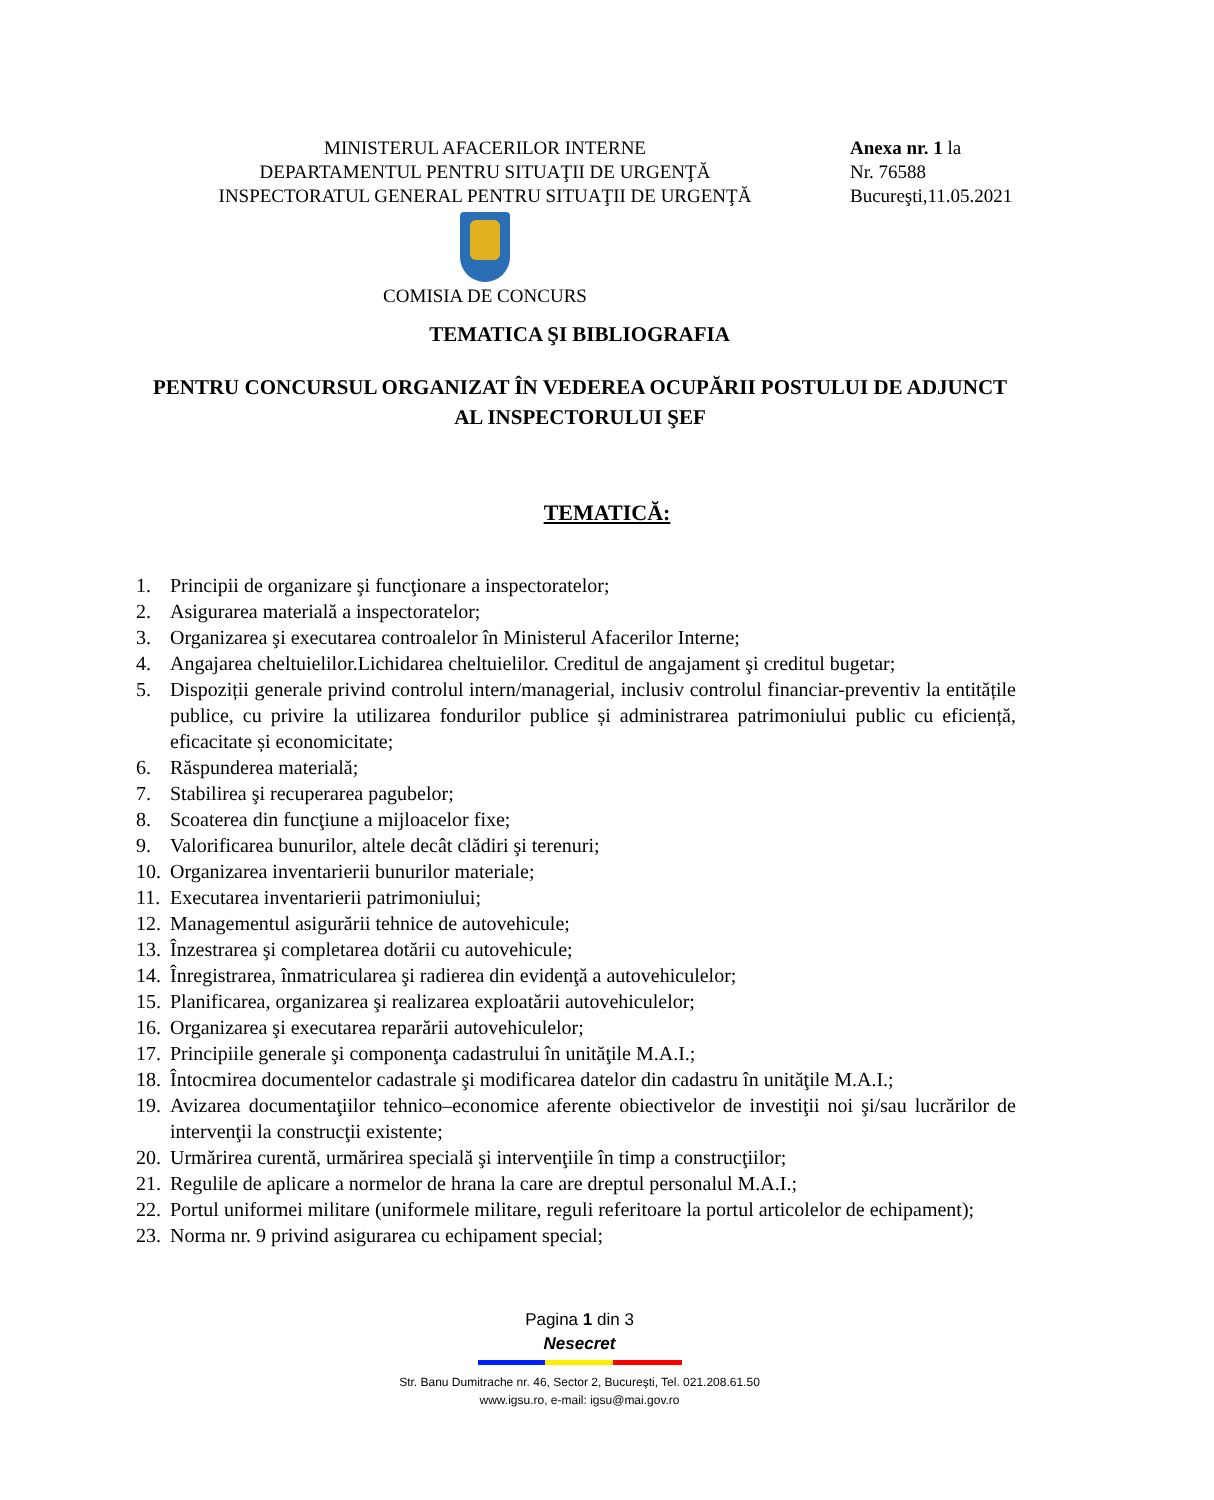MINISTERUL AFACERILOR INTERNE
DEPARTAMENTUL PENTRU SITUAŢII DE URGENŢĂ
INSPECTORATUL GENERAL PENTRU SITUAŢII DE URGENŢĂ
COMISIA DE CONCURS
Anexa nr. 1 la
Nr. 76588
Bucureşti,11.05.2021
TEMATICA ŞI BIBLIOGRAFIA
PENTRU CONCURSUL ORGANIZAT ÎN VEDEREA OCUPĂRII POSTULUI DE ADJUNCT AL INSPECTORULUI ŞEF
TEMATICĂ:
1. Principii de organizare şi funcţionare a inspectoratelor;
2. Asigurarea materială a inspectoratelor;
3. Organizarea şi executarea controalelor în Ministerul Afacerilor Interne;
4. Angajarea cheltuielilor.Lichidarea cheltuielilor. Creditul de angajament şi creditul bugetar;
5. Dispoziții generale privind controlul intern/managerial, inclusiv controlul financiar-preventiv la entitățile publice, cu privire la utilizarea fondurilor publice și administrarea patrimoniului public cu eficiență, eficacitate și economicitate;
6. Răspunderea materială;
7. Stabilirea şi recuperarea pagubelor;
8. Scoaterea din funcţiune a mijloacelor fixe;
9. Valorificarea bunurilor, altele decât clădiri şi terenuri;
10. Organizarea inventarierii bunurilor materiale;
11. Executarea inventarierii patrimoniului;
12. Managementul asigurării tehnice de autovehicule;
13. Înzestrarea şi completarea dotării cu autovehicule;
14. Înregistrarea, înmatricularea şi radierea din evidenţă a autovehiculelor;
15. Planificarea, organizarea şi realizarea exploatării autovehiculelor;
16. Organizarea şi executarea reparării autovehiculelor;
17. Principiile generale şi componenţa cadastrului în unităţile M.A.I.;
18. Întocmirea documentelor cadastrale şi modificarea datelor din cadastru în unităţile M.A.I.;
19. Avizarea documentaţiilor tehnico–economice aferente obiectivelor de investiţii noi şi/sau lucrărilor de intervenţii la construcţii existente;
20. Urmărirea curentă, urmărirea specială şi intervenţiile în timp a construcţiilor;
21. Regulile de aplicare a normelor de hrana la care are dreptul personalul M.A.I.;
22. Portul uniformei militare (uniformele militare, reguli referitoare la portul articolelor de echipament);
23. Norma nr. 9 privind asigurarea cu echipament special;
Pagina 1 din 3
Nesecret
Str. Banu Dumitrache nr. 46, Sector 2, Bucureşti, Tel. 021.208.61.50
www.igsu.ro, e-mail: igsu@mai.gov.ro